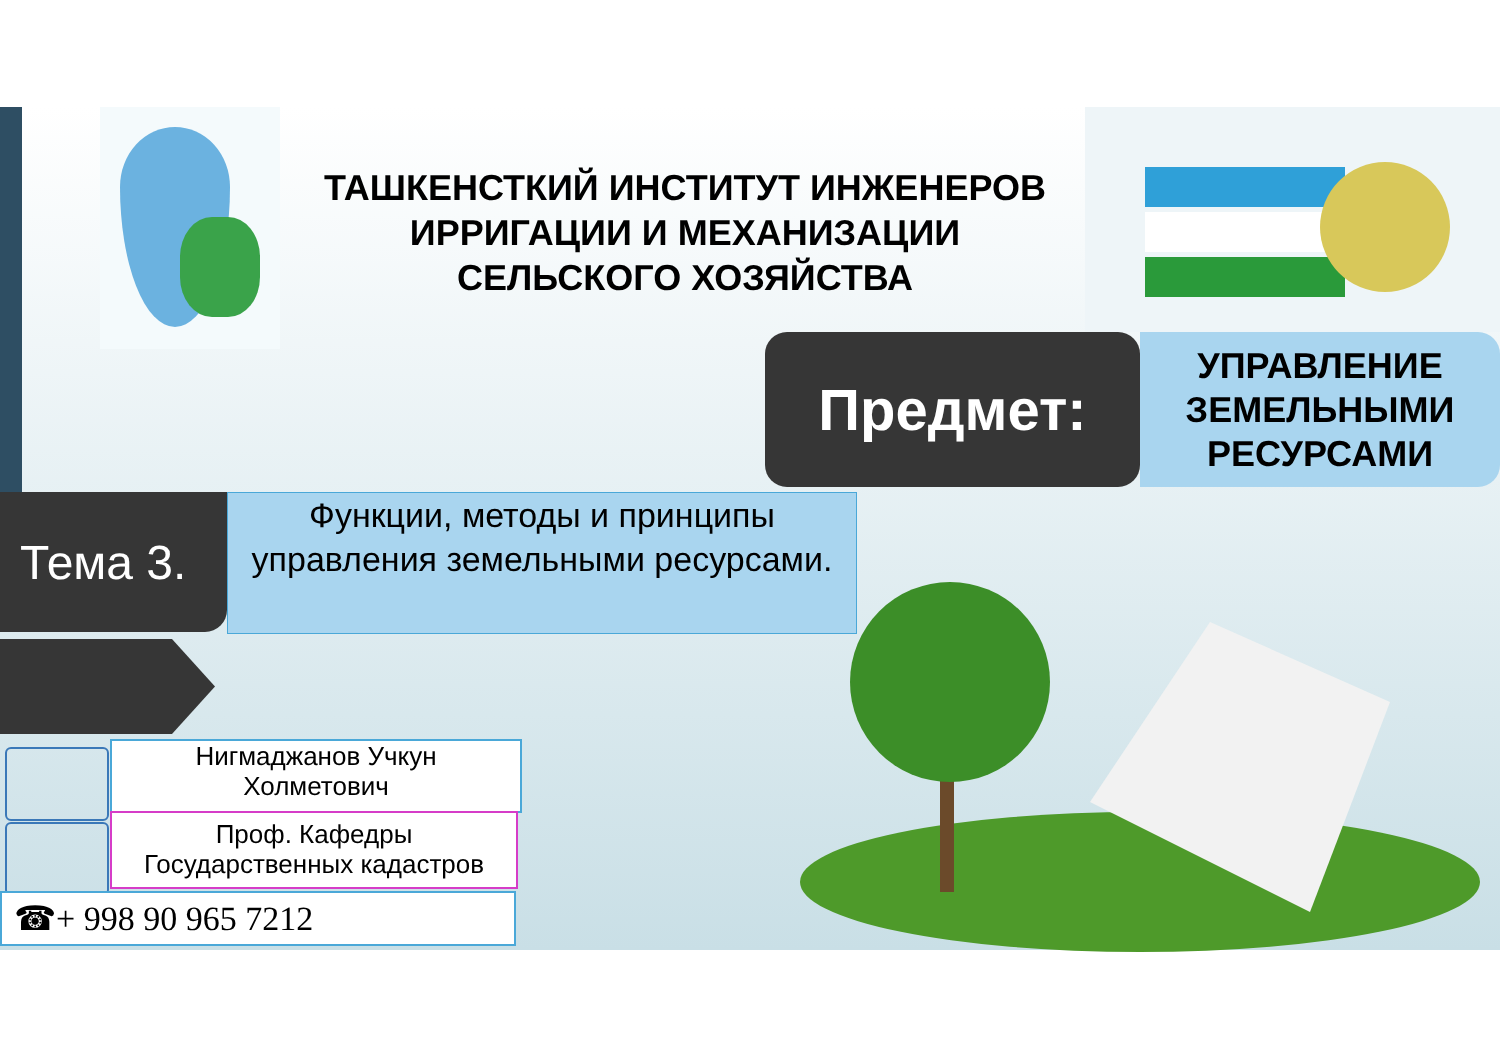ТАШКЕНСТКИЙ ИНСТИТУТ ИНЖЕНЕРОВ
ИРРИГАЦИИ И МЕХАНИЗАЦИИ
СЕЛЬСКОГО ХОЗЯЙСТВА
Предмет:
УПРАВЛЕНИЕ
ЗЕМЕЛЬНЫМИ
РЕСУРСАМИ
Тема 3.
Функции, методы и принципы управления земельными ресурсами.
Нигмаджанов Учкун
Холметович
Проф. Кафедры
Государственных кадастров
☎+ 998 90 965 7212